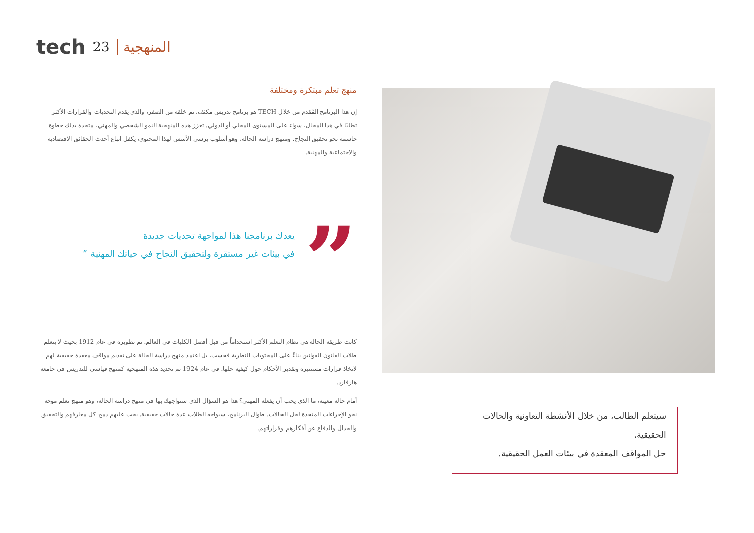tech 23 المنهجية
منهج تعلم مبتكرة ومختلفة
إن هذا البرنامج المُقدم من خلال TECH هو برنامج تدريس مكثف، تم خلقه من الصفر، والذي يقدم التحديات والقرارات الأكثر تطلبًا في هذا المجال، سواء على المستوى المحلي أو الدولي. تعزز هذه المنهجية النمو الشخصي والمهني، متخذة بذلك خطوة حاسمة نحو تحقيق النجاح. ومنهج دراسة الحالة، وهو أسلوب يرسي الأسس لهذا المحتوى، يكفل اتباع أحدث الحقائق الاقتصادية والاجتماعية والمهنية.
”
يعدك برنامجنا هذا لمواجهة تحديات جديدة
في بيئات غير مستقرة ولتحقيق النجاح في حياتك المهنية ”
كانت طريقة الحالة هي نظام التعلم الأكثر استخداماً من قبل أفضل الكليات في العالم. تم تطويره في عام 1912 بحيث لا يتعلم طلاب القانون القوانين بناءً على المحتويات النظرية فحسب، بل اعتمد منهج دراسة الحالة على تقديم مواقف معقدة حقيقية لهم لاتخاذ قرارات مستنيرة وتقدير الأحكام حول كيفية حلها. في عام 1924 تم تحديد هذه المنهجية كمنهج قياسي للتدريس في جامعة هارفارد.
أمام حالة معينة، ما الذي يجب أن يفعله المهني؟ هذا هو السؤال الذي سنواجهك بها في منهج دراسة الحالة، وهو منهج تعلم موجه نحو الإجراءات المتخذة لحل الحالات. طوال البرنامج، سيواجه الطلاب عدة حالات حقيقية. يجب عليهم دمج كل معارفهم والتحقيق والجدال والدفاع عن أفكارهم وقراراتهم.
سيتعلم الطالب، من خلال الأنشطة التعاونية والحالات الحقيقية،
حل المواقف المعقدة في بيئات العمل الحقيقية.